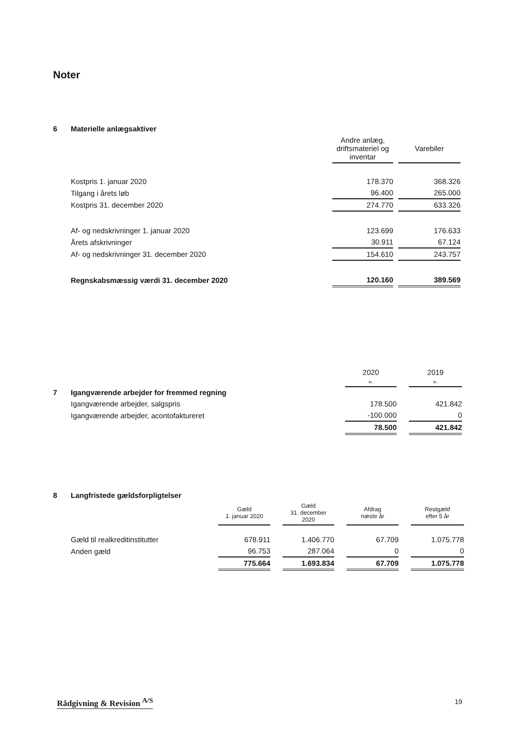Noter
| 6 | Materielle anlægsaktiver | | | |
| | | Andre anlæg, driftsmateriel og inventar | | Varebiler |
| | Kostpris 1. januar 2020 | 178.370 | | 368.326 |
| | Tilgang i årets løb | 96.400 | | 265.000 |
| | Kostpris 31. december 2020 | 274.770 | | 633.326 |
| | Af- og nedskrivninger 1. januar 2020 | 123.699 | | 176.633 |
| | Årets afskrivninger | 30.911 | | 67.124 |
| | Af- og nedskrivninger 31. december 2020 | 154.610 | | 243.757 |
| | Regnskabsmæssig værdi 31. december 2020 | 120.160 | | 389.569 |
| | | 2020 kr. | | 2019 kr. |
| 7 | Igangværende arbejder for fremmed regning | | | |
| | Igangværende arbejder, salgspris | 178.500 | | 421.842 |
| | Igangværende arbejder, acontofaktureret | -100.000 | | 0 |
| | | 78.500 | | 421.842 |
| 8 | Langfristede gældsforpligtelser | | | | | | | |
| | | Gæld 1. januar 2020 | | Gæld 31. december 2020 | | Afdrag næste år | | Restgæld efter 5 år |
| | Gæld til realkreditinstitutter | 678.911 | | 1.406.770 | | 67.709 | | 1.075.778 |
| | Anden gæld | 96.753 | | 287.064 | | 0 | | 0 |
| | | 775.664 | | 1.693.834 | | 67.709 | | 1.075.778 |
Rådgivning & Revision <sup>A/S</sup> 19